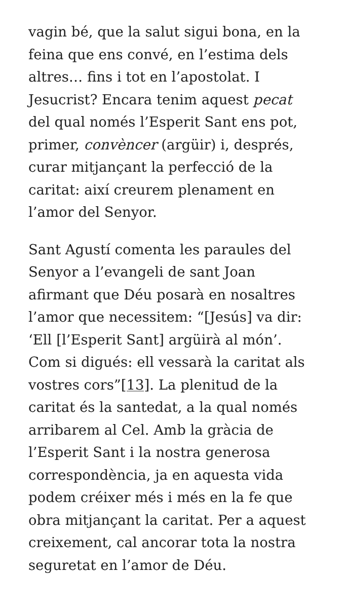vagin bé, que la salut sigui bona, en la feina que ens convé, en l’estima dels altres… fins i tot en l’apostolat. I Jesucrist? Encara tenim aquest pecat del qual només l’Esperit Sant ens pot, primer, convèncer (argüir) i, després, curar mitjançant la perfecció de la caritat: així creurem plenament en l’amor del Senyor.
Sant Agustí comenta les paraules del Senyor a l’evangeli de sant Joan afirmant que Déu posarà en nosaltres l’amor que necessitem: “[Jesús] va dir: ‘Ell [l’Esperit Sant] argüirà al món’. Com si digués: ell vessarà la caritat als vostres cors”[13]. La plenitud de la caritat és la santedat, a la qual només arribarem al Cel. Amb la gràcia de l’Esperit Sant i la nostra generosa correspondència, ja en aquesta vida podem créixer més i més en la fe que obra mitjançant la caritat. Per a aquest creixement, cal ancorar tota la nostra seguretat en l’amor de Déu.